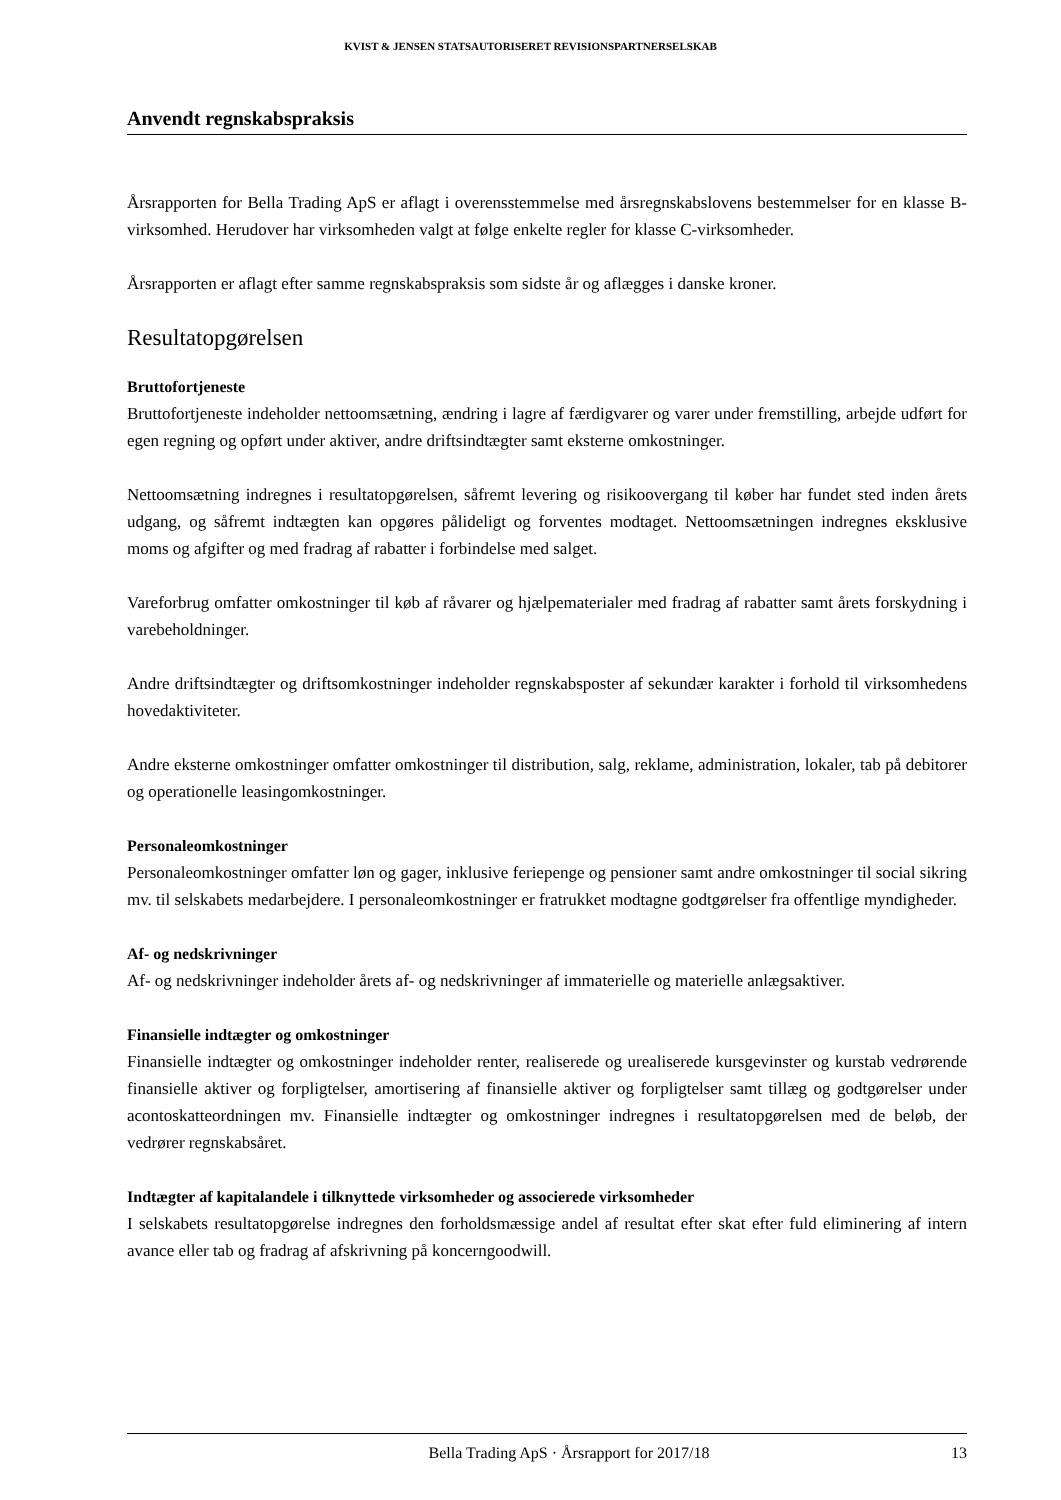KVIST & JENSEN STATSAUTORISERET REVISIONSPARTNERSELSKAB
Anvendt regnskabspraksis
Årsrapporten for Bella Trading ApS er aflagt i overensstemmelse med årsregnskabslovens bestemmelser for en klasse B-virksomhed. Herudover har virksomheden valgt at følge enkelte regler for klasse C-virksomheder.
Årsrapporten er aflagt efter samme regnskabspraksis som sidste år og aflægges i danske kroner.
Resultatopgørelsen
Bruttofortjeneste
Bruttofortjeneste indeholder nettoomsætning, ændring i lagre af færdigvarer og varer under fremstilling, arbejde udført for egen regning og opført under aktiver, andre driftsindtægter samt eksterne omkostninger.
Nettoomsætning indregnes i resultatopgørelsen, såfremt levering og risikoovergang til køber har fundet sted inden årets udgang, og såfremt indtægten kan opgøres pålideligt og forventes modtaget. Nettoomsætningen indregnes eksklusive moms og afgifter og med fradrag af rabatter i forbindelse med salget.
Vareforbrug omfatter omkostninger til køb af råvarer og hjælpematerialer med fradrag af rabatter samt årets forskydning i varebeholdninger.
Andre driftsindtægter og driftsomkostninger indeholder regnskabsposter af sekundær karakter i forhold til virksomhedens hovedaktiviteter.
Andre eksterne omkostninger omfatter omkostninger til distribution, salg, reklame, administration, lokaler, tab på debitorer og operationelle leasingomkostninger.
Personaleomkostninger
Personaleomkostninger omfatter løn og gager, inklusive feriepenge og pensioner samt andre omkostninger til social sikring mv. til selskabets medarbejdere. I personaleomkostninger er fratrukket modtagne godtgørelser fra offentlige myndigheder.
Af- og nedskrivninger
Af- og nedskrivninger indeholder årets af- og nedskrivninger af immaterielle og materielle anlægsaktiver.
Finansielle indtægter og omkostninger
Finansielle indtægter og omkostninger indeholder renter, realiserede og urealiserede kursgevinster og kurstab vedrørende finansielle aktiver og forpligtelser, amortisering af finansielle aktiver og forpligtelser samt tillæg og godtgørelser under acontoskatteordningen mv. Finansielle indtægter og omkostninger indregnes i resultatopgørelsen med de beløb, der vedrører regnskabsåret.
Indtægter af kapitalandele i tilknyttede virksomheder og associerede virksomheder
I selskabets resultatopgørelse indregnes den forholdsmæssige andel af resultat efter skat efter fuld eliminering af intern avance eller tab og fradrag af afskrivning på koncerngoodwill.
Bella Trading ApS · Årsrapport for 2017/18 13